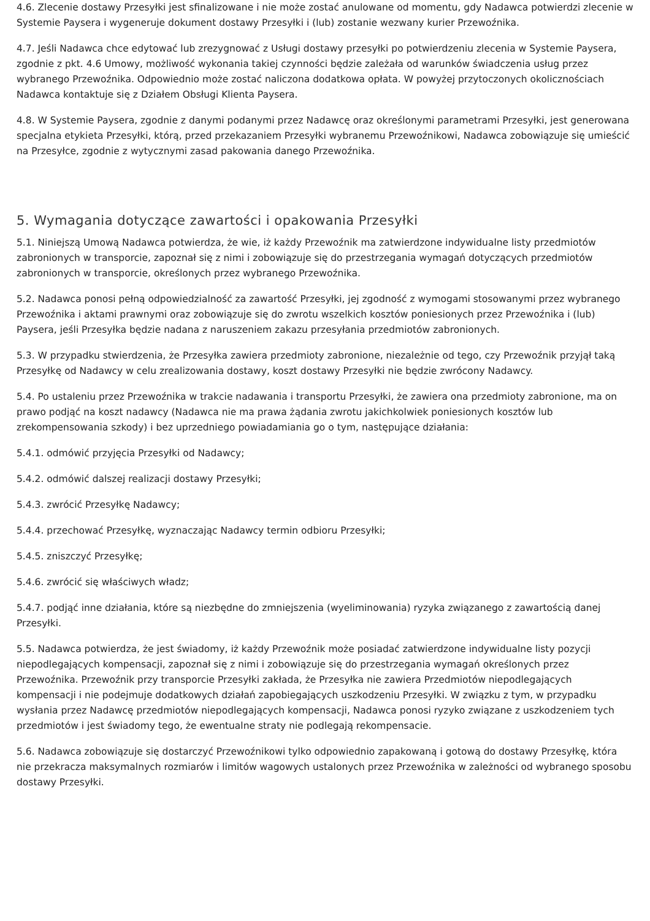4.6. Zlecenie dostawy Przesyłki jest sfinalizowane i nie może zostać anulowane od momentu, gdy Nadawca potwierdzi zlecenie w Systemie Paysera i wygeneruje dokument dostawy Przesyłki i (lub) zostanie wezwany kurier Przewoźnika.
4.7. Jeśli Nadawca chce edytować lub zrezygnować z Usługi dostawy przesyłki po potwierdzeniu zlecenia w Systemie Paysera, zgodnie z pkt. 4.6 Umowy, możliwość wykonania takiej czynności będzie zależała od warunków świadczenia usług przez wybranego Przewoźnika. Odpowiednio może zostać naliczona dodatkowa opłata. W powyżej przytoczonych okolicznościach Nadawca kontaktuje się z Działem Obsługi Klienta Paysera.
4.8. W Systemie Paysera, zgodnie z danymi podanymi przez Nadawcę oraz określonymi parametrami Przesyłki, jest generowana specjalna etykieta Przesyłki, którą, przed przekazaniem Przesyłki wybranemu Przewoźnikowi, Nadawca zobowiązuje się umieścić na Przesyłce, zgodnie z wytycznymi zasad pakowania danego Przewoźnika.
5. Wymagania dotyczące zawartości i opakowania Przesyłki
5.1. Niniejszą Umową Nadawca potwierdza, że wie, iż każdy Przewoźnik ma zatwierdzone indywidualne listy przedmiotów zabronionych w transporcie, zapoznał się z nimi i zobowiązuje się do przestrzegania wymagań dotyczących przedmiotów zabronionych w transporcie, określonych przez wybranego Przewoźnika.
5.2. Nadawca ponosi pełną odpowiedzialność za zawartość Przesyłki, jej zgodność z wymogami stosowanymi przez wybranego Przewoźnika i aktami prawnymi oraz zobowiązuje się do zwrotu wszelkich kosztów poniesionych przez Przewoźnika i (lub) Paysera, jeśli Przesyłka będzie nadana z naruszeniem zakazu przesyłania przedmiotów zabronionych.
5.3. W przypadku stwierdzenia, że Przesyłka zawiera przedmioty zabronione, niezależnie od tego, czy Przewoźnik przyjął taką Przesyłkę od Nadawcy w celu zrealizowania dostawy, koszt dostawy Przesyłki nie będzie zwrócony Nadawcy.
5.4. Po ustaleniu przez Przewoźnika w trakcie nadawania i transportu Przesyłki, że zawiera ona przedmioty zabronione, ma on prawo podjąć na koszt nadawcy (Nadawca nie ma prawa żądania zwrotu jakichkolwiek poniesionych kosztów lub zrekompensowania szkody) i bez uprzedniego powiadamiania go o tym, następujące działania:
5.4.1. odmówić przyjęcia Przesyłki od Nadawcy;
5.4.2. odmówić dalszej realizacji dostawy Przesyłki;
5.4.3. zwrócić Przesyłkę Nadawcy;
5.4.4. przechować Przesyłkę, wyznaczając Nadawcy termin odbioru Przesyłki;
5.4.5. zniszczyć Przesyłkę;
5.4.6. zwrócić się właściwych władz;
5.4.7. podjąć inne działania, które są niezbędne do zmniejszenia (wyeliminowania) ryzyka związanego z zawartością danej Przesyłki.
5.5. Nadawca potwierdza, że jest świadomy, iż każdy Przewoźnik może posiadać zatwierdzone indywidualne listy pozycji niepodlegających kompensacji, zapoznał się z nimi i zobowiązuje się do przestrzegania wymagań określonych przez Przewoźnika. Przewoźnik przy transporcie Przesyłki zakłada, że Przesyłka nie zawiera Przedmiotów niepodlegających kompensacji i nie podejmuje dodatkowych działań zapobiegających uszkodzeniu Przesyłki. W związku z tym, w przypadku wysłania przez Nadawcę przedmiotów niepodlegających kompensacji, Nadawca ponosi ryzyko związane z uszkodzeniem tych przedmiotów i jest świadomy tego, że ewentualne straty nie podlegają rekompensacie.
5.6. Nadawca zobowiązuje się dostarczyć Przewoźnikowi tylko odpowiednio zapakowaną i gotową do dostawy Przesyłkę, która nie przekracza maksymalnych rozmiarów i limitów wagowych ustalonych przez Przewoźnika w zależności od wybranego sposobu dostawy Przesyłki.